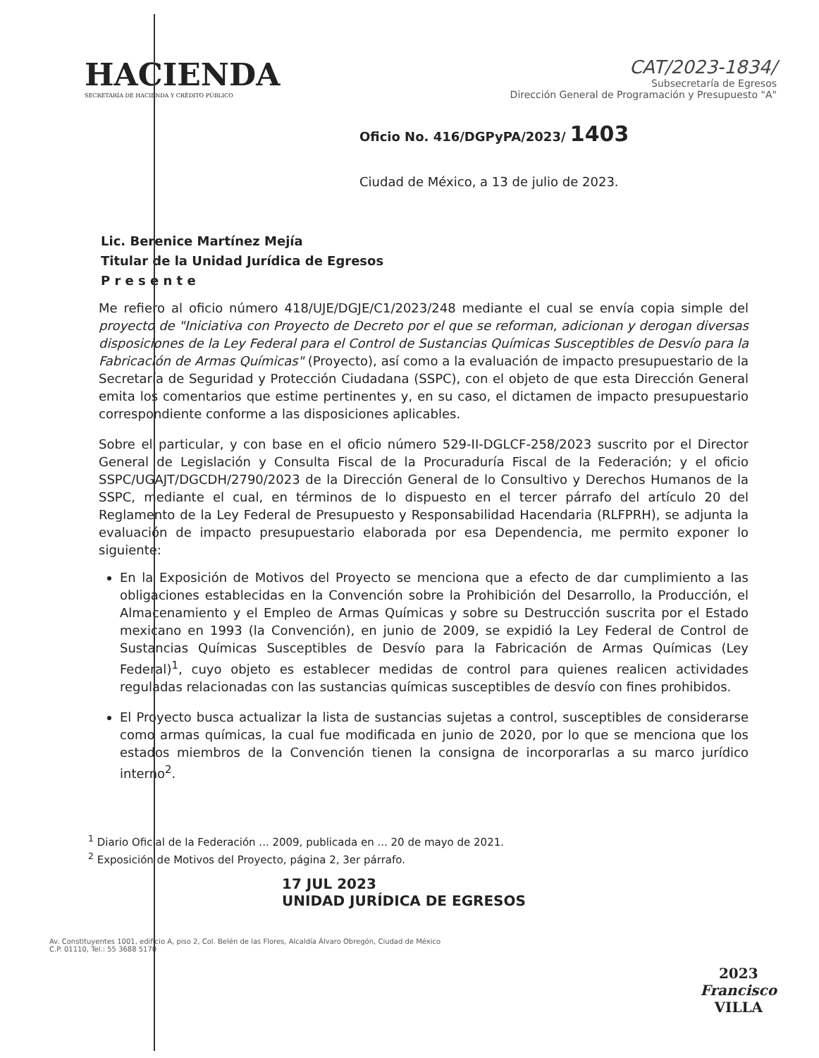HACIENDA
SECRETARÍA DE HACIENDA Y CRÉDITO PÚBLICO
CAT/2023-1834/
Subsecretaría de Egresos
Dirección General de Programación y Presupuesto "A"
Oficio No. 416/DGPyPA/2023/ 1403
Ciudad de México, a 13 de julio de 2023.
Lic. Berenice Martínez Mejía
Titular de la Unidad Jurídica de Egresos
P r e s e n t e
Me refiero al oficio número 418/UJE/DGJE/C1/2023/248 mediante el cual se envía copia simple del proyecto de "Iniciativa con Proyecto de Decreto por el que se reforman, adicionan y derogan diversas disposiciones de la Ley Federal para el Control de Sustancias Químicas Susceptibles de Desvío para la Fabricación de Armas Químicas" (Proyecto), así como a la evaluación de impacto presupuestario de la Secretaría de Seguridad y Protección Ciudadana (SSPC), con el objeto de que esta Dirección General emita los comentarios que estime pertinentes y, en su caso, el dictamen de impacto presupuestario correspondiente conforme a las disposiciones aplicables.
Sobre el particular, y con base en el oficio número 529-II-DGLCF-258/2023 suscrito por el Director General de Legislación y Consulta Fiscal de la Procuraduría Fiscal de la Federación; y el oficio SSPC/UGAJT/DGCDH/2790/2023 de la Dirección General de lo Consultivo y Derechos Humanos de la SSPC, mediante el cual, en términos de lo dispuesto en el tercer párrafo del artículo 20 del Reglamento de la Ley Federal de Presupuesto y Responsabilidad Hacendaria (RLFPRH), se adjunta la evaluación de impacto presupuestario elaborada por esa Dependencia, me permito exponer lo siguiente:
En la Exposición de Motivos del Proyecto se menciona que a efecto de dar cumplimiento a las obligaciones establecidas en la Convención sobre la Prohibición del Desarrollo, la Producción, el Almacenamiento y el Empleo de Armas Químicas y sobre su Destrucción suscrita por el Estado mexicano en 1993 (la Convención), en junio de 2009, se expidió la Ley Federal de Control de Sustancias Químicas Susceptibles de Desvío para la Fabricación de Armas Químicas (Ley Federal)<sup>1</sup>, cuyo objeto es establecer medidas de control para quienes realicen actividades reguladas relacionadas con las sustancias químicas susceptibles de desvío con fines prohibidos.
El Proyecto busca actualizar la lista de sustancias sujetas a control, susceptibles de considerarse como armas químicas, la cual fue modificada en junio de 2020, por lo que se menciona que los estados miembros de la Convención tienen la consigna de incorporarlas a su marco jurídico interno<sup>2</sup>.
<sup>1</sup> Diario Oficial de la Federación ... 2009, publicada en ... 20 de mayo de 2021.
<sup>2</sup> Exposición de Motivos del Proyecto, página 2, 3er párrafo.
17 JUL 2023
UNIDAD JURÍDICA DE EGRESOS
Av. Constituyentes 1001, edificio A, piso 2, Col. Belén de las Flores, Alcaldía Álvaro Obregón, Ciudad de México
C.P. 01110, Tel.: 55 3688 5170
2023
Francisco
VILLA